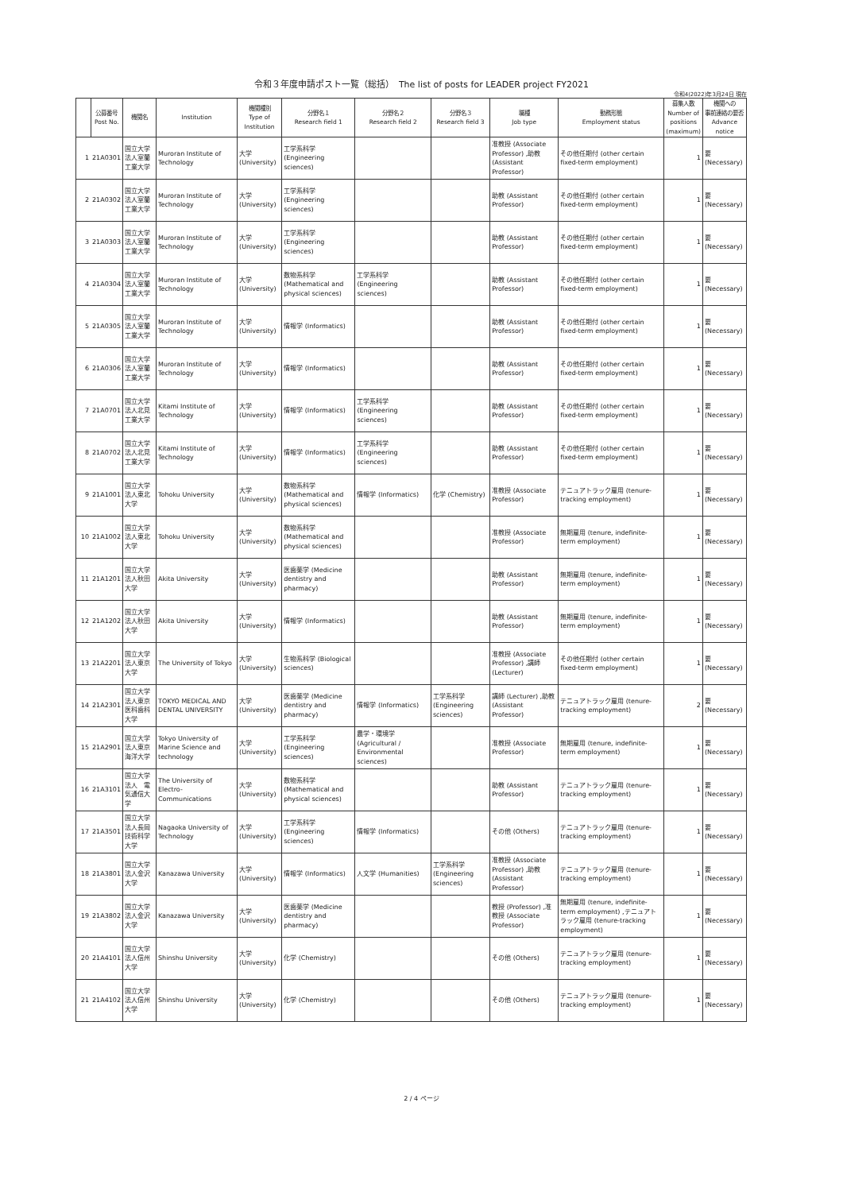令和３年度申請ポスト一覧（総括）　The list of posts for LEADER project FY2021
令和4(2022)年3月24日 現在
| | 公募番号 Post No. | 機関名 | Institution | 機関種別 Type of Institution | 分野名１ Research field 1 | 分野名２ Research field 2 | 分野名３ Research field 3 | 職種 Job type | 勤務形態 Employment status | 募集人数 Number of positions (maximum) | 機関への 事前連絡の要否 Advance notice |
| --- | --- | --- | --- | --- | --- | --- | --- | --- | --- | --- | --- |
| 1 | 21A0301 | 国立大学法人室蘭工業大学 | Muroran Institute of Technology | 大学(University) | 工学系科学 (Engineering sciences) | | | 准教授 (Associate Professor) ,助教 (Assistant Professor) | その他任期付 (other certain fixed-term employment) | 1 | 要 (Necessary) |
| 2 | 21A0302 | 国立大学法人室蘭工業大学 | Muroran Institute of Technology | 大学(University) | 工学系科学 (Engineering sciences) | | | 助教 (Assistant Professor) | その他任期付 (other certain fixed-term employment) | 1 | 要 (Necessary) |
| 3 | 21A0303 | 国立大学法人室蘭工業大学 | Muroran Institute of Technology | 大学(University) | 工学系科学 (Engineering sciences) | | | 助教 (Assistant Professor) | その他任期付 (other certain fixed-term employment) | 1 | 要 (Necessary) |
| 4 | 21A0304 | 国立大学法人室蘭工業大学 | Muroran Institute of Technology | 大学(University) | 数物系科学 (Mathematical and physical sciences) | 工学系科学 (Engineering sciences) | | 助教 (Assistant Professor) | その他任期付 (other certain fixed-term employment) | 1 | 要 (Necessary) |
| 5 | 21A0305 | 国立大学法人室蘭工業大学 | Muroran Institute of Technology | 大学(University) | 情報学 (Informatics) | | | 助教 (Assistant Professor) | その他任期付 (other certain fixed-term employment) | 1 | 要 (Necessary) |
| 6 | 21A0306 | 国立大学法人室蘭工業大学 | Muroran Institute of Technology | 大学(University) | 情報学 (Informatics) | | | 助教 (Assistant Professor) | その他任期付 (other certain fixed-term employment) | 1 | 要 (Necessary) |
| 7 | 21A0701 | 国立大学法人北見工業大学 | Kitami Institute of Technology | 大学(University) | 情報学 (Informatics) | 工学系科学 (Engineering sciences) | | 助教 (Assistant Professor) | その他任期付 (other certain fixed-term employment) | 1 | 要 (Necessary) |
| 8 | 21A0702 | 国立大学法人北見工業大学 | Kitami Institute of Technology | 大学(University) | 情報学 (Informatics) | 工学系科学 (Engineering sciences) | | 助教 (Assistant Professor) | その他任期付 (other certain fixed-term employment) | 1 | 要 (Necessary) |
| 9 | 21A1001 | 国立大学法人東北大学 | Tohoku University | 大学(University) | 数物系科学 (Mathematical and physical sciences) | 情報学 (Informatics) | 化学 (Chemistry) | 准教授 (Associate Professor) | テニュアトラック雇用 (tenure-tracking employment) | 1 | 要 (Necessary) |
| 10 | 21A1002 | 国立大学法人東北大学 | Tohoku University | 大学(University) | 数物系科学 (Mathematical and physical sciences) | | | 准教授 (Associate Professor) | 無期雇用 (tenure, indefinite-term employment) | 1 | 要 (Necessary) |
| 11 | 21A1201 | 国立大学法人秋田大学 | Akita University | 大学(University) | 医歯薬学 (Medicine dentistry and pharmacy) | | | 助教 (Assistant Professor) | 無期雇用 (tenure, indefinite-term employment) | 1 | 要 (Necessary) |
| 12 | 21A1202 | 国立大学法人秋田大学 | Akita University | 大学(University) | 情報学 (Informatics) | | | 助教 (Assistant Professor) | 無期雇用 (tenure, indefinite-term employment) | 1 | 要 (Necessary) |
| 13 | 21A2201 | 国立大学法人東京大学 | The University of Tokyo | 大学(University) | 生物系科学 (Biological sciences) | | | 准教授 (Associate Professor) ,講師 (Lecturer) | その他任期付 (other certain fixed-term employment) | 1 | 要 (Necessary) |
| 14 | 21A2301 | 国立大学法人東京医科歯科大学 | TOKYO MEDICAL AND DENTAL UNIVERSITY | 大学(University) | 医歯薬学 (Medicine dentistry and pharmacy) | 情報学 (Informatics) | 工学系科学 (Engineering sciences) | 講師 (Lecturer) ,助教 (Assistant Professor) | テニュアトラック雇用 (tenure-tracking employment) | 2 | 要 (Necessary) |
| 15 | 21A2901 | 国立大学法人東京海洋大学 | Tokyo University of Marine Science and technology | 大学(University) | 工学系科学 (Engineering sciences) | 農学・環境学 (Agricultural / Environmental sciences) | | 准教授 (Associate Professor) | 無期雇用 (tenure, indefinite-term employment) | 1 | 要 (Necessary) |
| 16 | 21A3101 | 国立大学法人 電気通信大学 | The University of Electro-Communications | 大学(University) | 数物系科学 (Mathematical and physical sciences) | | | 助教 (Assistant Professor) | テニュアトラック雇用 (tenure-tracking employment) | 1 | 要 (Necessary) |
| 17 | 21A3501 | 国立大学法人長岡技術科学大学 | Nagaoka University of Technology | 大学(University) | 工学系科学 (Engineering sciences) | 情報学 (Informatics) | | その他 (Others) | テニュアトラック雇用 (tenure-tracking employment) | 1 | 要 (Necessary) |
| 18 | 21A3801 | 国立大学法人金沢大学 | Kanazawa University | 大学(University) | 情報学 (Informatics) | 人文学 (Humanities) | 工学系科学 (Engineering sciences) | 准教授 (Associate Professor) ,助教 (Assistant Professor) | テニュアトラック雇用 (tenure-tracking employment) | 1 | 要 (Necessary) |
| 19 | 21A3802 | 国立大学法人金沢大学 | Kanazawa University | 大学(University) | 医歯薬学 (Medicine dentistry and pharmacy) | | | 教授 (Professor) ,准教授 (Associate Professor) | 無期雇用 (tenure, indefinite-term employment) ,テニュアトラック雇用 (tenure-tracking employment) | 1 | 要 (Necessary) |
| 20 | 21A4101 | 国立大学法人信州大学 | Shinshu University | 大学(University) | 化学 (Chemistry) | | | その他 (Others) | テニュアトラック雇用 (tenure-tracking employment) | 1 | 要 (Necessary) |
| 21 | 21A4102 | 国立大学法人信州大学 | Shinshu University | 大学(University) | 化学 (Chemistry) | | | その他 (Others) | テニュアトラック雇用 (tenure-tracking employment) | 1 | 要 (Necessary) |
2 / 4 ページ